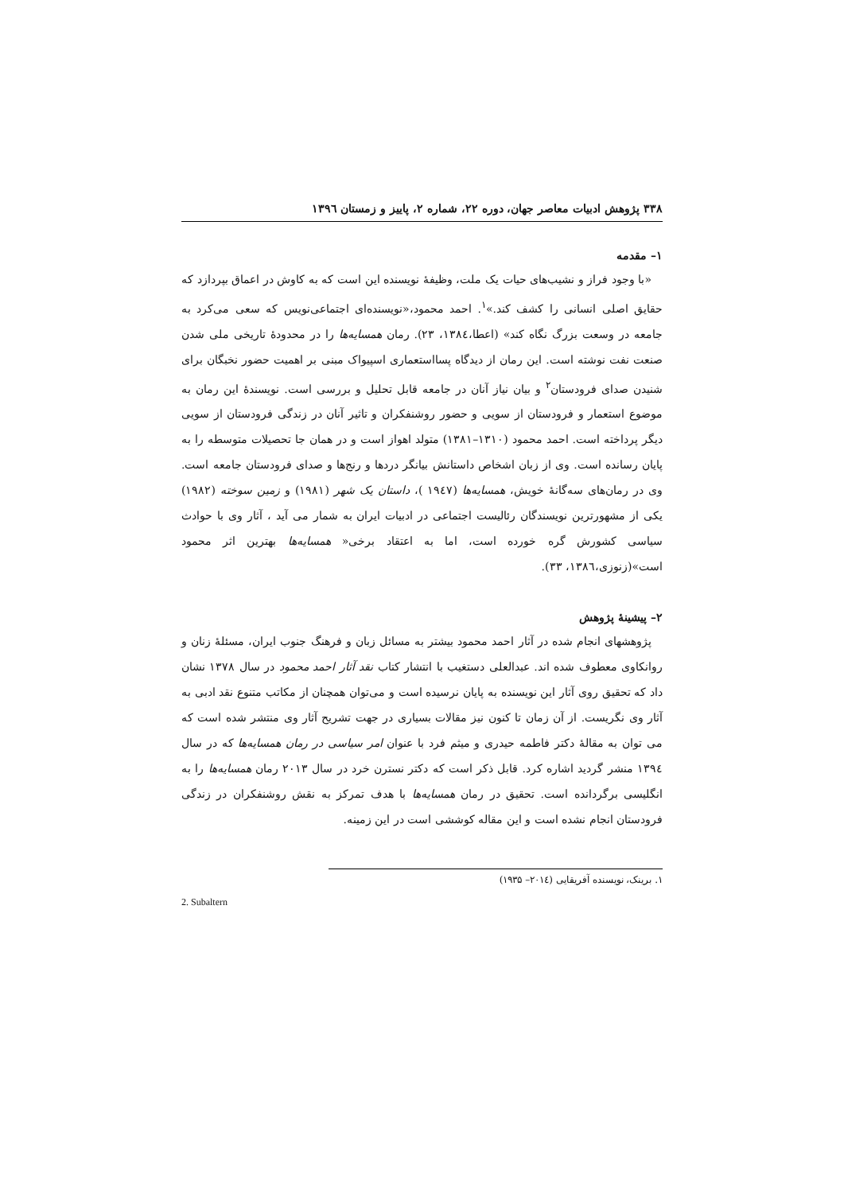۳۳۸ پژوهش ادبیات معاصر جهان، دوره ۲۲، شماره ۲، پاییز و زمستان ۱۳۹٦
۱– مقدمه
«با وجود فراز و نشیب‌های حیات یک ملت، وظیفهٔ نویسنده این است که به کاوش در اعماق بپردازد که حقایق اصلی انسانی را کشف کند.»<sup>۱</sup>. احمد محمود،«نویسنده‌ای اجتماعی‌نویس که سعی می‌کرد به جامعه در وسعت بزرگ نگاه کند» (اعطا،۱۳۸٤، ۲۳). رمان همسایه‌ها را در محدودهٔ تاریخی ملی شدن صنعت نفت نوشته است. این رمان از دیدگاه پسااستعماری اسپیواک مبنی بر اهمیت حضور نخبگان برای شنیدن صدای فرودستان<sup>۲</sup> و بیان نیاز آنان در جامعه قابل تحلیل و بررسی است. نویسندهٔ این رمان به موضوع استعمار و فرودستان از سویی و حضور روشنفکران و تاثیر آنان در زندگی فرودستان از سویی دیگر پرداخته است. احمد محمود (۱۳۱۰–۱۳۸۱) متولد اهواز است و در همان جا تحصیلات متوسطه را به پایان رسانده است. وی از زبان اشخاص داستانش بیانگر دردها و رنج‌ها و صدای فرودستان جامعه است. وی در رمان‌های سه‌گانهٔ خویش، همسایه‌ها (۱۹٤۷ )، داستان یک شهر (۱۹۸۱) و زمین سوخته (۱۹۸۲) یکی از مشهورترین نویسندگان رئالیست اجتماعی در ادبیات ایران به شمار می آید ، آثار وی با حوادث سیاسی کشورش گره خورده است، اما به اعتقاد برخی« همسایه‌ها بهترین اثر محمود است»(زنوزی،۱۳۸٦، ۳۳).
۲– پیشینهٔ پژوهش
پژوهشهای انجام شده در آثار احمد محمود بیشتر به مسائل زبان و فرهنگ جنوب ایران، مسئلهٔ زنان و روانکاوی معطوف شده اند. عبدالعلی دستغیب با انتشار کتاب نقد آثار احمد محمود در سال ۱۳۷۸ نشان داد که تحقیق روی آثار این نویسنده به پایان نرسیده است و می‌توان همچنان از مکاتب متنوع نقد ادبی به آثار وی نگریست. از آن زمان تا کنون نیز مقالات بسیاری در جهت تشریح آثار وی منتشر شده است که می توان به مقالهٔ دکتر فاطمه حیدری و میثم فرد با عنوان امر سیاسی در رمان همسایه‌ها که در سال ۱۳۹٤ منشر گردید اشاره کرد. قابل ذکر است که دکتر نسترن خرد در سال ۲۰۱۳ رمان همسایه‌ها را به انگلیسی برگردانده است. تحقیق در رمان همسایه‌ها با هدف تمرکز به نقش روشنفکران در زندگی فرودستان انجام نشده است و این مقاله کوششی است در این زمینه.
۱. برینک، نویسنده آفریقایی (۲۰۱٤– ۱۹۳۵)
2. Subaltern